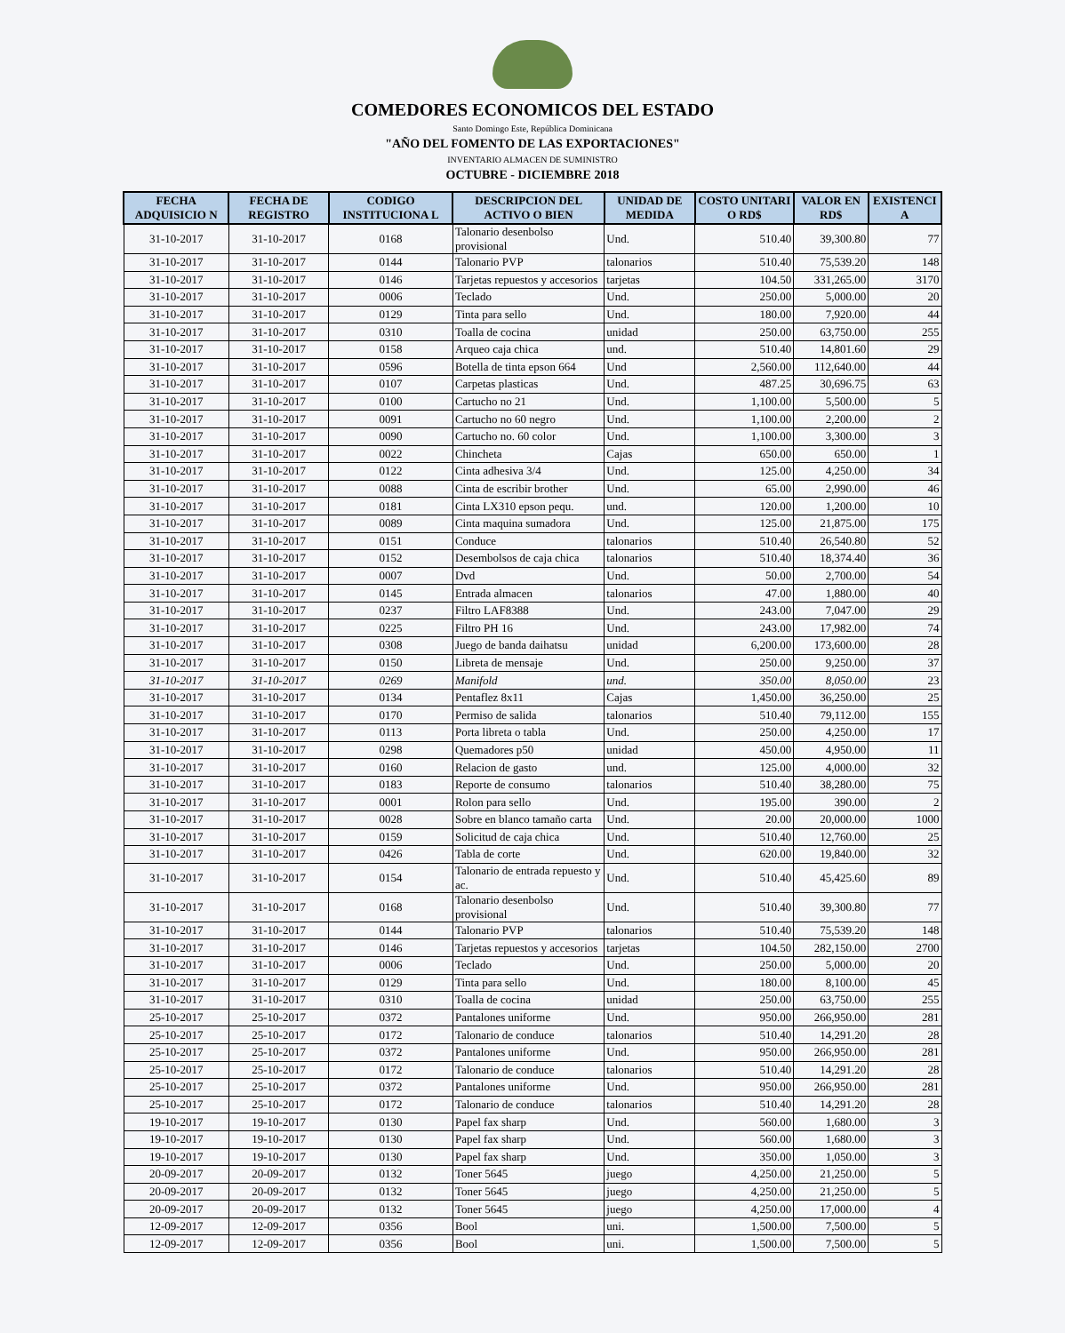COMEDORES ECONOMICOS DEL ESTADO
Santo Domingo Este, República Dominicana
"AÑO DEL FOMENTO DE LAS EXPORTACIONES"
INVENTARIO ALMACEN DE SUMINISTRO
OCTUBRE - DICIEMBRE 2018
| FECHA ADQUISICIO N | FECHA DE REGISTRO | CODIGO INSTITUCIONA L | DESCRIPCION DEL ACTIVO O BIEN | UNIDAD DE MEDIDA | COSTO UNITARI O RD$ | VALOR EN RD$ | EXISTENCI A |
| --- | --- | --- | --- | --- | --- | --- | --- |
| 31-10-2017 | 31-10-2017 | 0168 | Talonario desenbolso provisional | Und. | 510.40 | 39,300.80 | 77 |
| 31-10-2017 | 31-10-2017 | 0144 | Talonario PVP | talonarios | 510.40 | 75,539.20 | 148 |
| 31-10-2017 | 31-10-2017 | 0146 | Tarjetas repuestos y accesorios | tarjetas | 104.50 | 331,265.00 | 3170 |
| 31-10-2017 | 31-10-2017 | 0006 | Teclado | Und. | 250.00 | 5,000.00 | 20 |
| 31-10-2017 | 31-10-2017 | 0129 | Tinta para sello | Und. | 180.00 | 7,920.00 | 44 |
| 31-10-2017 | 31-10-2017 | 0310 | Toalla de cocina | unidad | 250.00 | 63,750.00 | 255 |
| 31-10-2017 | 31-10-2017 | 0158 | Arqueo caja chica | und. | 510.40 | 14,801.60 | 29 |
| 31-10-2017 | 31-10-2017 | 0596 | Botella de tinta epson 664 | Und | 2,560.00 | 112,640.00 | 44 |
| 31-10-2017 | 31-10-2017 | 0107 | Carpetas plasticas | Und. | 487.25 | 30,696.75 | 63 |
| 31-10-2017 | 31-10-2017 | 0100 | Cartucho no 21 | Und. | 1,100.00 | 5,500.00 | 5 |
| 31-10-2017 | 31-10-2017 | 0091 | Cartucho no 60 negro | Und. | 1,100.00 | 2,200.00 | 2 |
| 31-10-2017 | 31-10-2017 | 0090 | Cartucho no. 60 color | Und. | 1,100.00 | 3,300.00 | 3 |
| 31-10-2017 | 31-10-2017 | 0022 | Chincheta | Cajas | 650.00 | 650.00 | 1 |
| 31-10-2017 | 31-10-2017 | 0122 | Cinta adhesiva 3/4 | Und. | 125.00 | 4,250.00 | 34 |
| 31-10-2017 | 31-10-2017 | 0088 | Cinta de escribir brother | Und. | 65.00 | 2,990.00 | 46 |
| 31-10-2017 | 31-10-2017 | 0181 | Cinta LX310 epson pequ. | und. | 120.00 | 1,200.00 | 10 |
| 31-10-2017 | 31-10-2017 | 0089 | Cinta maquina sumadora | Und. | 125.00 | 21,875.00 | 175 |
| 31-10-2017 | 31-10-2017 | 0151 | Conduce | talonarios | 510.40 | 26,540.80 | 52 |
| 31-10-2017 | 31-10-2017 | 0152 | Desembolsos de caja chica | talonarios | 510.40 | 18,374.40 | 36 |
| 31-10-2017 | 31-10-2017 | 0007 | Dvd | Und. | 50.00 | 2,700.00 | 54 |
| 31-10-2017 | 31-10-2017 | 0145 | Entrada almacen | talonarios | 47.00 | 1,880.00 | 40 |
| 31-10-2017 | 31-10-2017 | 0237 | Filtro LAF8388 | Und. | 243.00 | 7,047.00 | 29 |
| 31-10-2017 | 31-10-2017 | 0225 | Filtro PH 16 | Und. | 243.00 | 17,982.00 | 74 |
| 31-10-2017 | 31-10-2017 | 0308 | Juego de banda daihatsu | unidad | 6,200.00 | 173,600.00 | 28 |
| 31-10-2017 | 31-10-2017 | 0150 | Libreta de mensaje | Und. | 250.00 | 9,250.00 | 37 |
| 31-10-2017 | 31-10-2017 | 0269 | Manifold | und. | 350.00 | 8,050.00 | 23 |
| 31-10-2017 | 31-10-2017 | 0134 | Pentaflez 8x11 | Cajas | 1,450.00 | 36,250.00 | 25 |
| 31-10-2017 | 31-10-2017 | 0170 | Permiso de salida | talonarios | 510.40 | 79,112.00 | 155 |
| 31-10-2017 | 31-10-2017 | 0113 | Porta libreta o tabla | Und. | 250.00 | 4,250.00 | 17 |
| 31-10-2017 | 31-10-2017 | 0298 | Quemadores p50 | unidad | 450.00 | 4,950.00 | 11 |
| 31-10-2017 | 31-10-2017 | 0160 | Relacion de gasto | und. | 125.00 | 4,000.00 | 32 |
| 31-10-2017 | 31-10-2017 | 0183 | Reporte de consumo | talonarios | 510.40 | 38,280.00 | 75 |
| 31-10-2017 | 31-10-2017 | 0001 | Rolon para sello | Und. | 195.00 | 390.00 | 2 |
| 31-10-2017 | 31-10-2017 | 0028 | Sobre en blanco tamaño carta | Und. | 20.00 | 20,000.00 | 1000 |
| 31-10-2017 | 31-10-2017 | 0159 | Solicitud de caja chica | Und. | 510.40 | 12,760.00 | 25 |
| 31-10-2017 | 31-10-2017 | 0426 | Tabla de corte | Und. | 620.00 | 19,840.00 | 32 |
| 31-10-2017 | 31-10-2017 | 0154 | Talonario de entrada repuesto y ac. | Und. | 510.40 | 45,425.60 | 89 |
| 31-10-2017 | 31-10-2017 | 0168 | Talonario desenbolso provisional | Und. | 510.40 | 39,300.80 | 77 |
| 31-10-2017 | 31-10-2017 | 0144 | Talonario PVP | talonarios | 510.40 | 75,539.20 | 148 |
| 31-10-2017 | 31-10-2017 | 0146 | Tarjetas repuestos y accesorios | tarjetas | 104.50 | 282,150.00 | 2700 |
| 31-10-2017 | 31-10-2017 | 0006 | Teclado | Und. | 250.00 | 5,000.00 | 20 |
| 31-10-2017 | 31-10-2017 | 0129 | Tinta para sello | Und. | 180.00 | 8,100.00 | 45 |
| 31-10-2017 | 31-10-2017 | 0310 | Toalla de cocina | unidad | 250.00 | 63,750.00 | 255 |
| 25-10-2017 | 25-10-2017 | 0372 | Pantalones uniforme | Und. | 950.00 | 266,950.00 | 281 |
| 25-10-2017 | 25-10-2017 | 0172 | Talonario de conduce | talonarios | 510.40 | 14,291.20 | 28 |
| 25-10-2017 | 25-10-2017 | 0372 | Pantalones uniforme | Und. | 950.00 | 266,950.00 | 281 |
| 25-10-2017 | 25-10-2017 | 0172 | Talonario de conduce | talonarios | 510.40 | 14,291.20 | 28 |
| 25-10-2017 | 25-10-2017 | 0372 | Pantalones uniforme | Und. | 950.00 | 266,950.00 | 281 |
| 25-10-2017 | 25-10-2017 | 0172 | Talonario de conduce | talonarios | 510.40 | 14,291.20 | 28 |
| 19-10-2017 | 19-10-2017 | 0130 | Papel fax sharp | Und. | 560.00 | 1,680.00 | 3 |
| 19-10-2017 | 19-10-2017 | 0130 | Papel fax sharp | Und. | 560.00 | 1,680.00 | 3 |
| 19-10-2017 | 19-10-2017 | 0130 | Papel fax sharp | Und. | 350.00 | 1,050.00 | 3 |
| 20-09-2017 | 20-09-2017 | 0132 | Toner 5645 | juego | 4,250.00 | 21,250.00 | 5 |
| 20-09-2017 | 20-09-2017 | 0132 | Toner 5645 | juego | 4,250.00 | 21,250.00 | 5 |
| 20-09-2017 | 20-09-2017 | 0132 | Toner 5645 | juego | 4,250.00 | 17,000.00 | 4 |
| 12-09-2017 | 12-09-2017 | 0356 | Bool | uni. | 1,500.00 | 7,500.00 | 5 |
| 12-09-2017 | 12-09-2017 | 0356 | Bool | uni. | 1,500.00 | 7,500.00 | 5 |